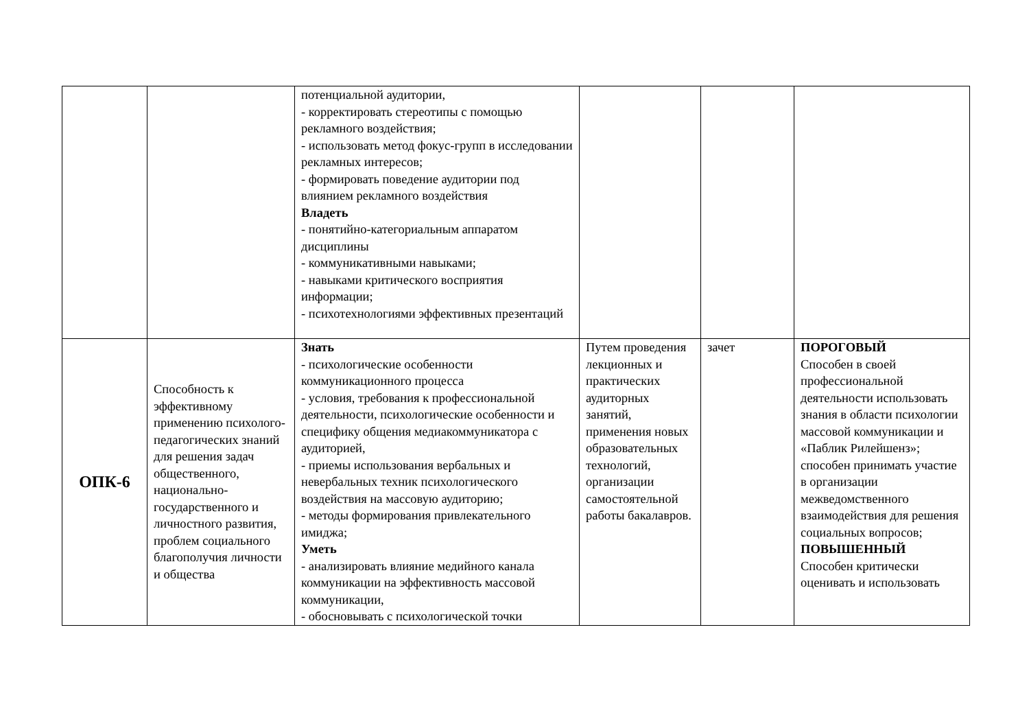| | | потенциальной аудитории, - корректировать стереотипы с помощью рекламного воздействия; - использовать метод фокус-групп в исследовании рекламных интересов; - формировать поведение аудитории под влиянием рекламного воздействия Владеть - понятийно-категориальным аппаратом дисциплины - коммуникативными навыками; - навыками критического восприятия информации; - психотехнологиями эффективных презентаций | | | |
| ОПК-6 | Способность к эффективному применению психолого-педагогических знаний для решения задач общественного, национально-государственного и личностного развития, проблем социального благополучия личности и общества | Знать - психологические особенности коммуникационного процесса - условия, требования к профессиональной деятельности, психологические особенности и специфику общения медиакоммуникатора с аудиторией, - приемы использования вербальных и невербальных техник психологического воздействия на массовую аудиторию; - методы формирования привлекательного имиджа; Уметь - анализировать влияние медийного канала коммуникации на эффективность массовой коммуникации, - обосновывать с психологической точки | Путем проведения лекционных и практических аудиторных занятий, применения новых образовательных технологий, организации самостоятельной работы бакалавров. | зачет | ПОРОГОВЫЙ Способен в своей профессиональной деятельности использовать знания в области психологии массовой коммуникации и «Паблик Рилейшенз»; способен принимать участие в организации межведомственного взаимодействия для решения социальных вопросов; ПОВЫШЕННЫЙ Способен критически оценивать и использовать |